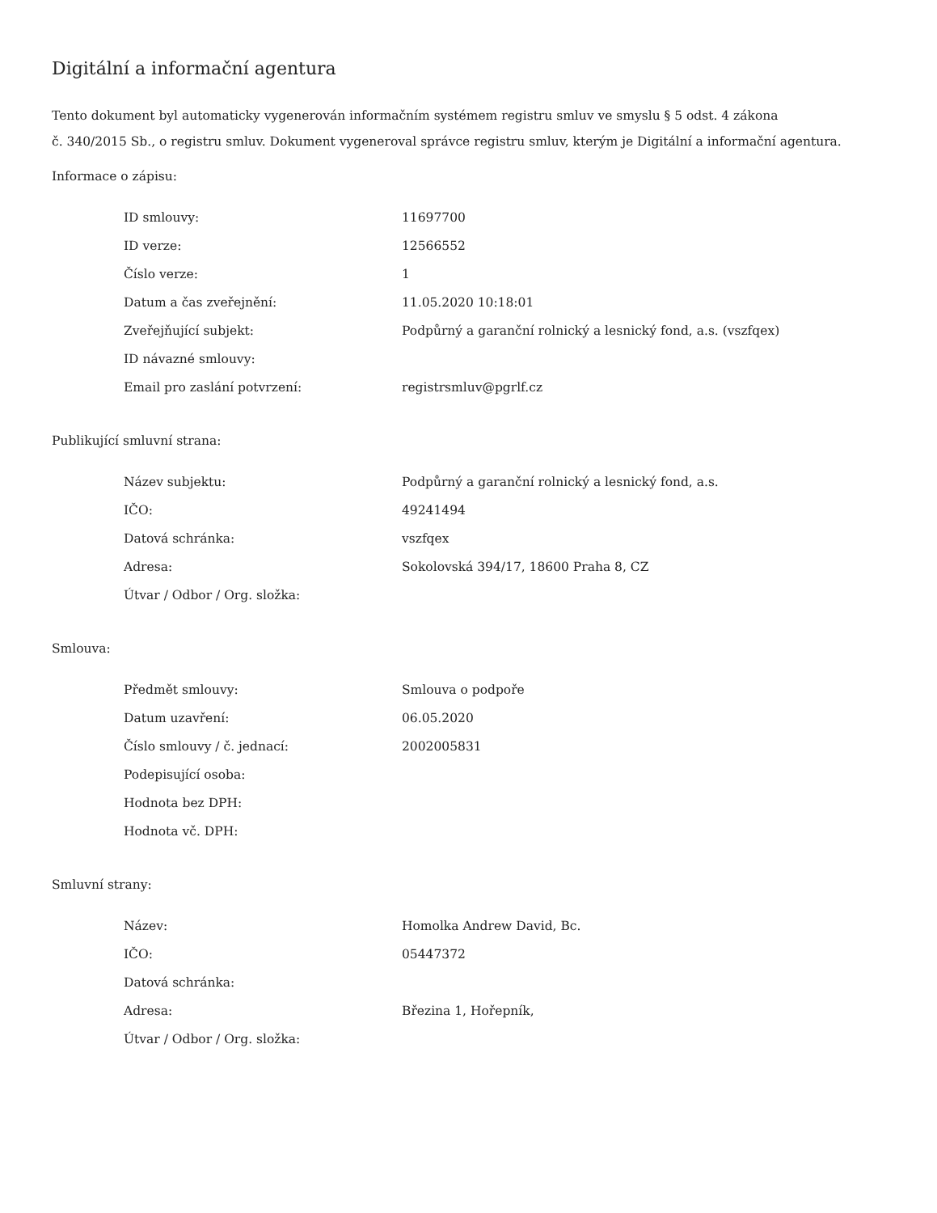Digitální a informační agentura
Tento dokument byl automaticky vygenerován informačním systémem registru smluv ve smyslu § 5 odst. 4 zákona
č. 340/2015 Sb., o registru smluv. Dokument vygeneroval správce registru smluv, kterým je Digitální a informační agentura.
Informace o zápisu:
| ID smlouvy: | 11697700 |
| ID verze: | 12566552 |
| Číslo verze: | 1 |
| Datum a čas zveřejnění: | 11.05.2020 10:18:01 |
| Zveřejňující subjekt: | Podpůrný a garanční rolnický a lesnický fond, a.s. (vszfqex) |
| ID návazné smlouvy: | |
| Email pro zaslání potvrzení: | registrsmluv@pgrlf.cz |
Publikující smluvní strana:
| Název subjektu: | Podpůrný a garanční rolnický a lesnický fond, a.s. |
| IČO: | 49241494 |
| Datová schránka: | vszfqex |
| Adresa: | Sokolovská 394/17, 18600 Praha 8, CZ |
| Útvar / Odbor / Org. složka: | |
Smlouva:
| Předmět smlouvy: | Smlouva o podpoře |
| Datum uzavření: | 06.05.2020 |
| Číslo smlouvy / č. jednací: | 2002005831 |
| Podepisující osoba: | |
| Hodnota bez DPH: | |
| Hodnota vč. DPH: | |
Smluvní strany:
| Název: | Homolka Andrew David, Bc. |
| IČO: | 05447372 |
| Datová schránka: | |
| Adresa: | Březina 1, Hořepník, |
| Útvar / Odbor / Org. složka: | |